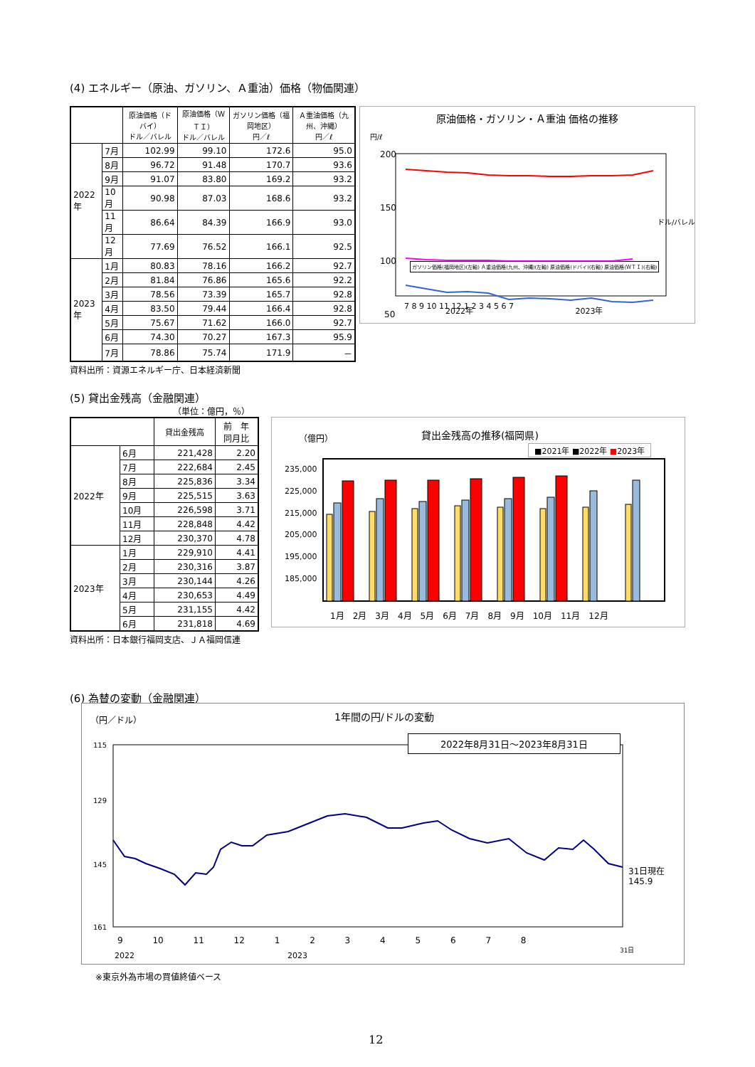(4) エネルギー（原油、ガソリン、Ａ重油）価格（物価関連）
| | | 原油価格（ドバイ） ドル／バレル | 原油価格（ＷＴＩ） ドル／バレル | ガソリン価格（福岡地区） 円／ℓ | Ａ重油価格（九州、沖縄） 円／ℓ |
| --- | --- | --- | --- | --- | --- |
| 2022年 | 7月 | 102.99 | 99.10 | 172.6 | 95.0 |
| | 8月 | 96.72 | 91.48 | 170.7 | 93.6 |
| | 9月 | 91.07 | 83.80 | 169.2 | 93.2 |
| | 10月 | 90.98 | 87.03 | 168.6 | 93.2 |
| | 11月 | 86.64 | 84.39 | 166.9 | 93.0 |
| | 12月 | 77.69 | 76.52 | 166.1 | 92.5 |
| 2023年 | 1月 | 80.83 | 78.16 | 166.2 | 92.7 |
| | 2月 | 81.84 | 76.86 | 165.6 | 92.2 |
| | 3月 | 78.56 | 73.39 | 165.7 | 92.8 |
| | 4月 | 83.50 | 79.44 | 166.4 | 92.8 |
| | 5月 | 75.67 | 71.62 | 166.0 | 92.7 |
| | 6月 | 74.30 | 70.27 | 167.3 | 95.9 |
| | 7月 | 78.86 | 75.74 | 171.9 | － |
資料出所：資源エネルギー庁、日本経済新聞
原油価格・ガソリン・Ａ重油 価格の推移
円/ℓ
ドル/バレル
200
150
100
50
7 8 9 10 11 12 1 2 3 4 5 6 7
ガソリン価格(福岡地区)(左軸) Ａ重油価格(九州、沖縄)(左軸) 原油価格(ドバイ)(右軸) 原油価格(ＷＴＩ)(右軸)
2022年 2023年
(5) 貸出金残高（金融関連）
（単位：億円，％）
| | | 貸出金残高 | 前 年 同月比 |
| --- | --- | --- | --- |
| 2022年 | 6月 | 221,428 | 2.20 |
| | 7月 | 222,684 | 2.45 |
| | 8月 | 225,836 | 3.34 |
| | 9月 | 225,515 | 3.63 |
| | 10月 | 226,598 | 3.71 |
| | 11月 | 228,848 | 4.42 |
| | 12月 | 230,370 | 4.78 |
| 2023年 | 1月 | 229,910 | 4.41 |
| | 2月 | 230,316 | 3.87 |
| | 3月 | 230,144 | 4.26 |
| | 4月 | 230,653 | 4.49 |
| | 5月 | 231,155 | 4.42 |
| | 6月 | 231,818 | 4.69 |
資料出所：日本銀行福岡支店、ＪＡ福岡信連
（億円） 貸出金残高の推移(福岡県)
■2021年 ■2022年 ■2023年
235,000
225,000
215,000
205,000
195,000
185,000
1月　2月　3月　4月　5月　6月　7月　8月　9月　10月　11月　12月
(6) 為替の変動（金融関連）
（円／ドル） 1年間の円/ドルの変動
115
129
145
161
2022年8月31日～2023年8月31日
31日現在
145.9
9 10 11 12 1 2 3 4 5 6 7 8
31日
2022 2023
※東京外為市場の買値終値ベース
12